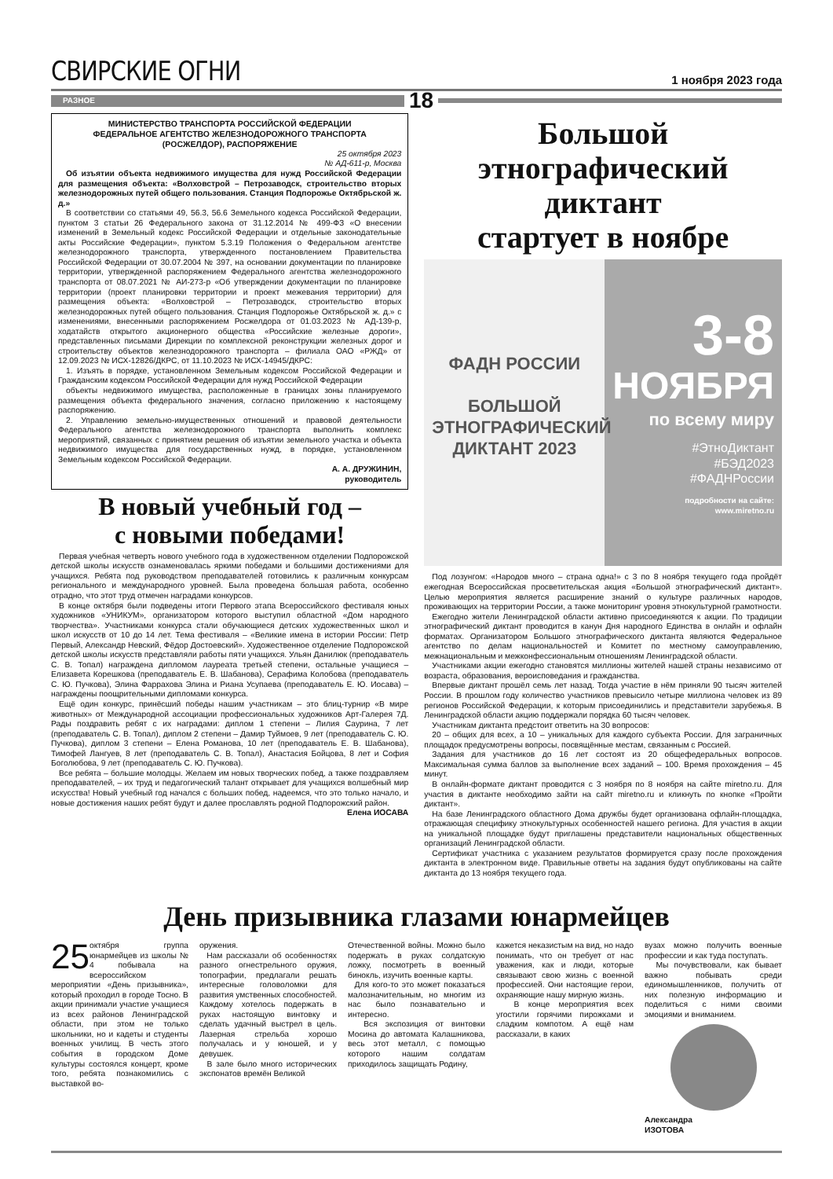СВИРСКИЕ ОГНИ
1 ноября 2023 года
РАЗНОЕ 18
МИНИСТЕРСТВО ТРАНСПОРТА РОССИЙСКОЙ ФЕДЕРАЦИИ
ФЕДЕРАЛЬНОЕ АГЕНТСТВО ЖЕЛЕЗНОДОРОЖНОГО ТРАНСПОРТА
(РОСЖЕЛДОР), РАСПОРЯЖЕНИЕ
25 октября 2023
№ АД-611-р, Москва
Об изъятии объекта недвижимого имущества для нужд Российской Федерации для размещения объекта: «Волховстрой – Петрозаводск, строительство вторых железнодорожных путей общего пользования. Станция Подпорожье Октябрьской ж. д.»
В соответствии со статьями 49, 56.3, 56.6 Земельного кодекса Российской Федерации, пунктом 3 статьи 26 Федерального закона от 31.12.2014 № 499-ФЗ «О внесении изменений в Земельный кодекс Российской Федерации и отдельные законодательные акты Российские Федерации», пунктом 5.3.19 Положения о Федеральном агентстве железнодорожного транспорта, утвержденного постановлением Правительства Российской Федерации от 30.07.2004 № 397, на основании документации по планировке территории, утвержденной распоряжением Федерального агентства железнодорожного транспорта от 08.07.2021 № АИ-273-р «Об утверждении документации по планировке территории (проект планировки территории и проект межевания территории) для размещения объекта: «Волховстрой – Петрозаводск, строительство вторых железнодорожных путей общего пользования. Станция Подпорожье Октябрьской ж. д.» с изменениями, внесенными распоряжением Росжелдора от 01.03.2023 № АД-139-р, ходатайств открытого акционерного общества «Российские железные дороги», представленных письмами Дирекции по комплексной реконструкции железных дорог и строительству объектов железнодорожного транспорта – филиала ОАО «РЖД» от 12.09.2023 № ИСХ-12826/ДКРС, от 11.10.2023 № ИСХ-14945/ДКРС:
1. Изъять в порядке, установленном Земельным кодексом Российской Федерации и Гражданским кодексом Российской Федерации для нужд Российской Федерации
объекты недвижимого имущества, расположенные в границах зоны планируемого размещения объекта федерального значения, согласно приложению к настоящему распоряжению.
2. Управлению земельно-имущественных отношений и правовой деятельности Федерального агентства железнодорожного транспорта выполнить комплекс мероприятий, связанных с принятием решения об изъятии земельного участка и объекта недвижимого имущества для государственных нужд, в порядке, установленном Земельным кодексом Российской Федерации.
А. А. ДРУЖИНИН,
руководитель
В новый учебный год –
с новыми победами!
Первая учебная четверть нового учебного года в художественном отделении Подпорожской детской школы искусств ознаменовалась яркими победами и большими достижениями для учащихся. Ребята под руководством преподавателей готовились к различным конкурсам регионального и международного уровней. Была проведена большая работа, особенно отрадно, что этот труд отмечен наградами конкурсов.
В конце октября были подведены итоги Первого этапа Всероссийского фестиваля юных художников «УНИКУМ», организатором которого выступил областной «Дом народного творчества». Участниками конкурса стали обучающиеся детских художественных школ и школ искусств от 10 до 14 лет. Тема фестиваля – «Великие имена в истории России: Петр Первый, Александр Невский, Фёдор Достоевский». Художественное отделение Подпорожской детской школы искусств представляли работы пяти учащихся. Ульян Данилюк (преподаватель С. В. Топал) награждена дипломом лауреата третьей степени, остальные учащиеся – Елизавета Корешкова (преподаватель Е. В. Шабанова), Серафима Колобова (преподаватель С. Ю. Пучкова), Элина Фаррахова Элина и Риана Усупаева (преподаватель Е. Ю. Иосава) – награждены поощрительными дипломами конкурса.
Ещё один конкурс, принёсший победы нашим участникам – это блиц-турнир «В мире животных» от Международной ассоциации профессиональных художников Арт-Галерея 7Д. Рады поздравить ребят с их наградами: диплом 1 степени – Лилия Саурина, 7 лет (преподаватель С. В. Топал), диплом 2 степени – Дамир Туймоев, 9 лет (преподаватель С. Ю. Пучкова), диплом 3 степени – Елена Романова, 10 лет (преподаватель Е. В. Шабанова), Тимофей Лангуев, 8 лет (преподаватель С. В. Топал), Анастасия Бойцова, 8 лет и София Боголюбова, 9 лет (преподаватель С. Ю. Пучкова).
Все ребята – большие молодцы. Желаем им новых творческих побед, а также поздравляем преподавателей, – их труд и педагогический талант открывает для учащихся волшебный мир искусства! Новый учебный год начался с больших побед, надеемся, что это только начало, и новые достижения наших ребят будут и далее прославлять родной Подпорожский район.
Елена ИОСАВА
Большой
этнографический диктант
стартует в ноябре
ФАДН РОССИИ
БОЛЬШОЙ
ЭТНОГРАФИЧЕСКИЙ
ДИКТАНТ 2023
3-8
НОЯБРЯ
по всему миру
#ЭтноДиктант
#БЭД2023
#ФАДНРоссии
подробности на сайте:
www.miretno.ru
Под лозунгом: «Народов много – страна одна!» с 3 по 8 ноября текущего года пройдёт ежегодная Всероссийская просветительская акция «Большой этнографический диктант». Целью мероприятия является расширение знаний о культуре различных народов, проживающих на территории России, а также мониторинг уровня этнокультурной грамотности.
Ежегодно жители Ленинградской области активно присоединяются к акции. По традиции этнографический диктант проводится в канун Дня народного Единства в онлайн и офлайн форматах. Организатором Большого этнографического диктанта являются Федеральное агентство по делам национальностей и Комитет по местному самоуправлению, межнациональным и межконфессиональным отношениям Ленинградской области.
Участниками акции ежегодно становятся миллионы жителей нашей страны независимо от возраста, образования, вероисповедания и гражданства.
Впервые диктант прошёл семь лет назад. Тогда участие в нём приняли 90 тысяч жителей России. В прошлом году количество участников превысило четыре миллиона человек из 89 регионов Российской Федерации, к которым присоединились и представители зарубежья. В Ленинградской области акцию поддержали порядка 60 тысяч человек.
Участникам диктанта предстоит ответить на 30 вопросов:
20 – общих для всех, а 10 – уникальных для каждого субъекта России. Для заграничных площадок предусмотрены вопросы, посвящённые местам, связанным с Россией.
Задания для участников до 16 лет состоят из 20 общефедеральных вопросов. Максимальная сумма баллов за выполнение всех заданий – 100. Время прохождения – 45 минут.
В онлайн-формате диктант проводится с 3 ноября по 8 ноября на сайте miretno.ru. Для участия в диктанте необходимо зайти на сайт miretno.ru и кликнуть по кнопке «Пройти диктант».
На базе Ленинградского областного Дома дружбы будет организована офлайн-площадка, отражающая специфику этнокультурных особенностей нашего региона. Для участия в акции на уникальной площадке будут приглашены представители национальных общественных организаций Ленинградской области.
Сертификат участника с указанием результатов формируется сразу после прохождения диктанта в электронном виде. Правильные ответы на задания будут опубликованы на сайте диктанта до 13 ноября текущего года.
День призывника глазами юнармейцев
25 октября группа юнармейцев из школы № 4 побывала на всероссийском мероприятии «День призывника», который проходил в городе Тосно. В акции принимали участие учащиеся из всех районов Ленинградской области, при этом не только школьники, но и кадеты и студенты военных училищ. В честь этого события в городском Доме культуры состоялся концерт, кроме того, ребята познакомились с выставкой во-
оружения.
Нам рассказали об особенностях разного огнестрельного оружия, топографии, предлагали решать интересные головоломки для развития умственных способностей. Каждому хотелось подержать в руках настоящую винтовку и сделать удачный выстрел в цель. Лазерная стрельба хорошо получалась и у юношей, и у девушек.
В зале было много исторических экспонатов времён Великой
Отечественной войны. Можно было подержать в руках солдатскую ложку, посмотреть в военный бинокль, изучить военные карты.
Для кого-то это может показаться малозначительным, но многим из нас было познавательно и интересно.
Вся экспозиция от винтовки Мосина до автомата Калашникова, весь этот металл, с помощью которого нашим солдатам приходилось защищать Родину,
кажется неказистым на вид, но надо понимать, что он требует от нас уважения, как и люди, которые связывают свою жизнь с военной профессией. Они настоящие герои, охраняющие нашу мирную жизнь.
В конце мероприятия всех угостили горячими пирожками и сладким компотом. А ещё нам рассказали, в каких
вузах можно получить военные профессии и как туда поступать.
Мы почувствовали, как бывает важно побывать среди единомышленников, получить от них полезную информацию и поделиться с ними своими эмоциями и вниманием.
Александра
ИЗОТОВА